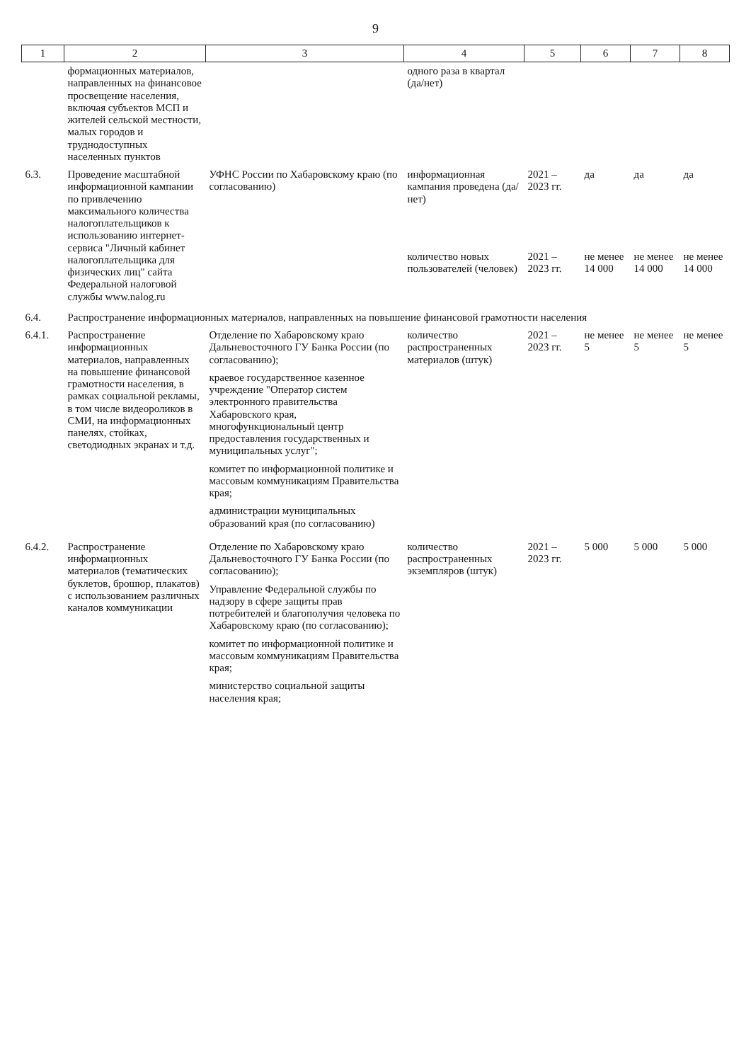9
| 1 | 2 | 3 | 4 | 5 | 6 | 7 | 8 |
| --- | --- | --- | --- | --- | --- | --- | --- |
| | формационных материалов, направленных на финансовое просвещение населения, включая субъектов МСП и жителей сельской местности, малых городов и труднодоступных населенных пунктов | | одного раза в квартал (да/нет) | | | | |
| 6.3. | Проведение масштабной информационной кампании по привлечению максимального количества налогоплательщиков к использованию интернет-сервиса "Личный кабинет налогоплательщика для физических лиц" сайта Федеральной налоговой службы www.nalog.ru | УФНС России по Хабаровскому краю (по согласованию) | информационная кампания проведена (да/нет) | 2021 – 2023 гг. | да | да | да |
| | | | количество новых пользователей (человек) | 2021 – 2023 гг. | не менее 14 000 | не менее 14 000 | не менее 14 000 |
| 6.4. | Распространение информационных материалов, направленных на повышение финансовой грамотности населения | | | | | | |
| 6.4.1. | Распространение информационных материалов, направленных на повышение финансовой грамотности населения, в рамках социальной рекламы, в том числе видеороликов в СМИ, на информационных панелях, стойках, светодиодных экранах и т.д. | Отделение по Хабаровскому краю Дальневосточного ГУ Банка России (по согласованию); краевое государственное казенное учреждение "Оператор систем электронного правительства Хабаровского края, многофункциональный центр предоставления государственных и муниципальных услуг"; комитет по информационной политике и массовым коммуникациям Правительства края; администрации муниципальных образований края (по согласованию) | количество распространенных материалов (штук) | 2021 – 2023 гг. | не менее 5 | не менее 5 | не менее 5 |
| 6.4.2. | Распространение информационных материалов (тематических буклетов, брошюр, плакатов) с использованием различных каналов коммуникации | Отделение по Хабаровскому краю Дальневосточного ГУ Банка России (по согласованию); Управление Федеральной службы по надзору в сфере защиты прав потребителей и благополучия человека по Хабаровскому краю (по согласованию); комитет по информационной политике и массовым коммуникациям Правительства края; министерство социальной защиты населения края; | количество распространенных экземпляров (штук) | 2021 – 2023 гг. | 5 000 | 5 000 | 5 000 |